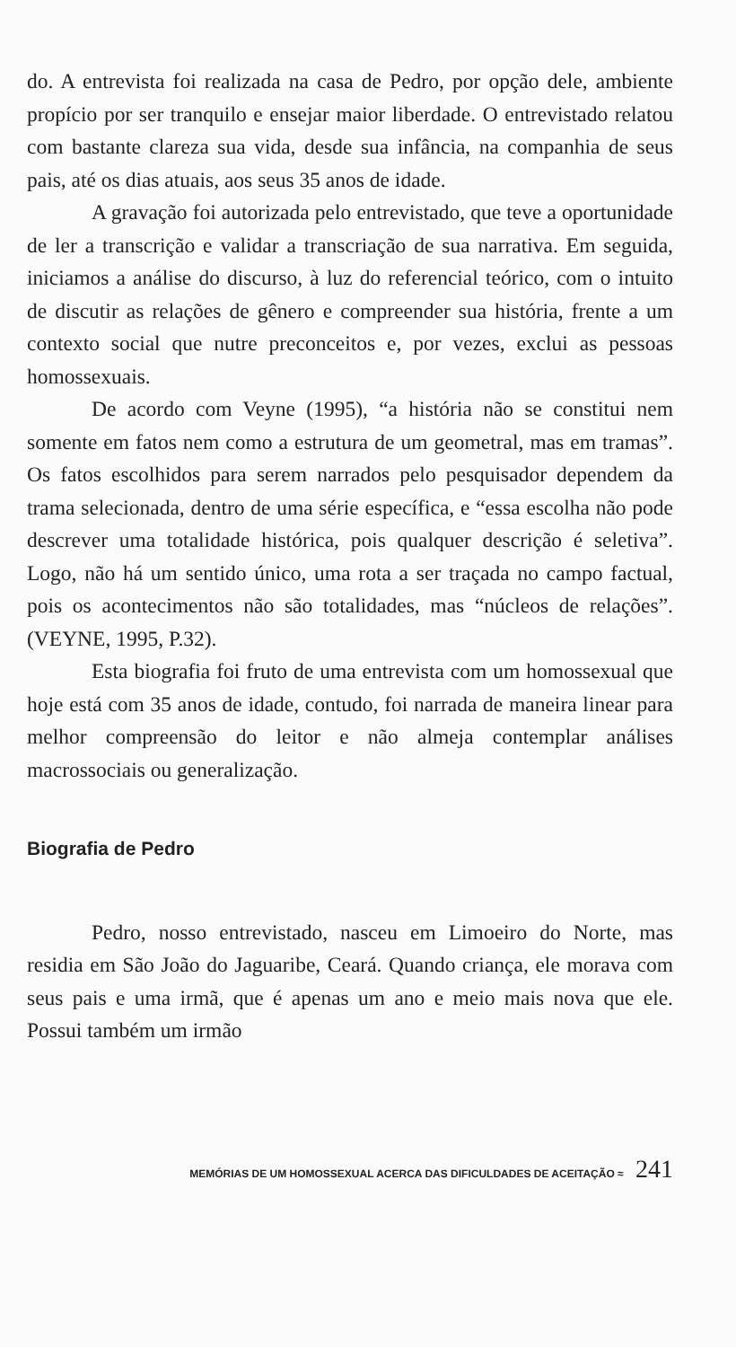do. A entrevista foi realizada na casa de Pedro, por opção dele, ambiente propício por ser tranquilo e ensejar maior liberdade. O entrevistado relatou com bastante clareza sua vida, desde sua infância, na companhia de seus pais, até os dias atuais, aos seus 35 anos de idade.
A gravação foi autorizada pelo entrevistado, que teve a oportunidade de ler a transcrição e validar a transcriação de sua narrativa. Em seguida, iniciamos a análise do discurso, à luz do referencial teórico, com o intuito de discutir as relações de gênero e compreender sua história, frente a um contexto social que nutre preconceitos e, por vezes, exclui as pessoas homossexuais.
De acordo com Veyne (1995), “a história não se constitui nem somente em fatos nem como a estrutura de um geometral, mas em tramas”. Os fatos escolhidos para serem narrados pelo pesquisador dependem da trama selecionada, dentro de uma série específica, e “essa escolha não pode descrever uma totalidade histórica, pois qualquer descrição é seletiva”. Logo, não há um sentido único, uma rota a ser traçada no campo factual, pois os acontecimentos não são totalidades, mas “núcleos de relações”. (VEYNE, 1995, P.32).
Esta biografia foi fruto de uma entrevista com um homossexual que hoje está com 35 anos de idade, contudo, foi narrada de maneira linear para melhor compreensão do leitor e não almeja contemplar análises macrossociais ou generalização.
Biografia de Pedro
Pedro, nosso entrevistado, nasceu em Limoeiro do Norte, mas residia em São João do Jaguaribe, Ceará. Quando criança, ele morava com seus pais e uma irmã, que é apenas um ano e meio mais nova que ele. Possui também um irmão
MEMÓRIAS DE UM HOMOSSEXUAL ACERCA DAS DIFICULDADES DE ACEITAÇÃO ≈ 241